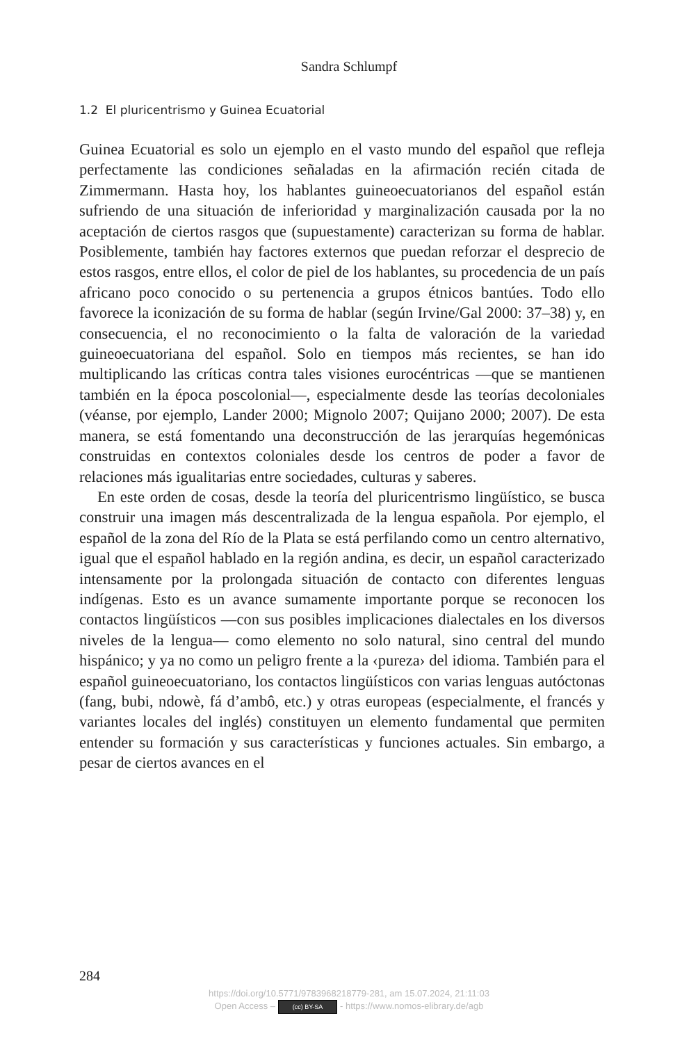Sandra Schlumpf
1.2 El pluricentrismo y Guinea Ecuatorial
Guinea Ecuatorial es solo un ejemplo en el vasto mundo del español que refleja perfectamente las condiciones señaladas en la afirmación recién citada de Zimmermann. Hasta hoy, los hablantes guineoecuatorianos del español están sufriendo de una situación de inferioridad y marginalización causada por la no aceptación de ciertos rasgos que (supuestamente) caracterizan su forma de hablar. Posiblemente, también hay factores externos que puedan reforzar el desprecio de estos rasgos, entre ellos, el color de piel de los hablantes, su procedencia de un país africano poco conocido o su pertenencia a grupos étnicos bantúes. Todo ello favorece la iconización de su forma de hablar (según Irvine/Gal 2000: 37–38) y, en consecuencia, el no reconocimiento o la falta de valoración de la variedad guineoecuatoriana del español. Solo en tiempos más recientes, se han ido multiplicando las críticas contra tales visiones eurocéntricas —que se mantienen también en la época poscolonial—, especialmente desde las teorías decoloniales (véanse, por ejemplo, Lander 2000; Mignolo 2007; Quijano 2000; 2007). De esta manera, se está fomentando una deconstrucción de las jerarquías hegemónicas construidas en contextos coloniales desde los centros de poder a favor de relaciones más igualitarias entre sociedades, culturas y saberes.
En este orden de cosas, desde la teoría del pluricentrismo lingüístico, se busca construir una imagen más descentralizada de la lengua española. Por ejemplo, el español de la zona del Río de la Plata se está perfilando como un centro alternativo, igual que el español hablado en la región andina, es decir, un español caracterizado intensamente por la prolongada situación de contacto con diferentes lenguas indígenas. Esto es un avance sumamente importante porque se reconocen los contactos lingüísticos —con sus posibles implicaciones dialectales en los diversos niveles de la lengua— como elemento no solo natural, sino central del mundo hispánico; y ya no como un peligro frente a la ‹pureza› del idioma. También para el español guineoecuatoriano, los contactos lingüísticos con varias lenguas autóctonas (fang, bubi, ndowè, fá d’ambô, etc.) y otras europeas (especialmente, el francés y variantes locales del inglés) constituyen un elemento fundamental que permiten entender su formación y sus características y funciones actuales. Sin embargo, a pesar de ciertos avances en el
284
https://doi.org/10.5771/9783968218779-281, am 15.07.2024, 21:11:03
Open Access – (cc) BY-SA - https://www.nomos-elibrary.de/agb